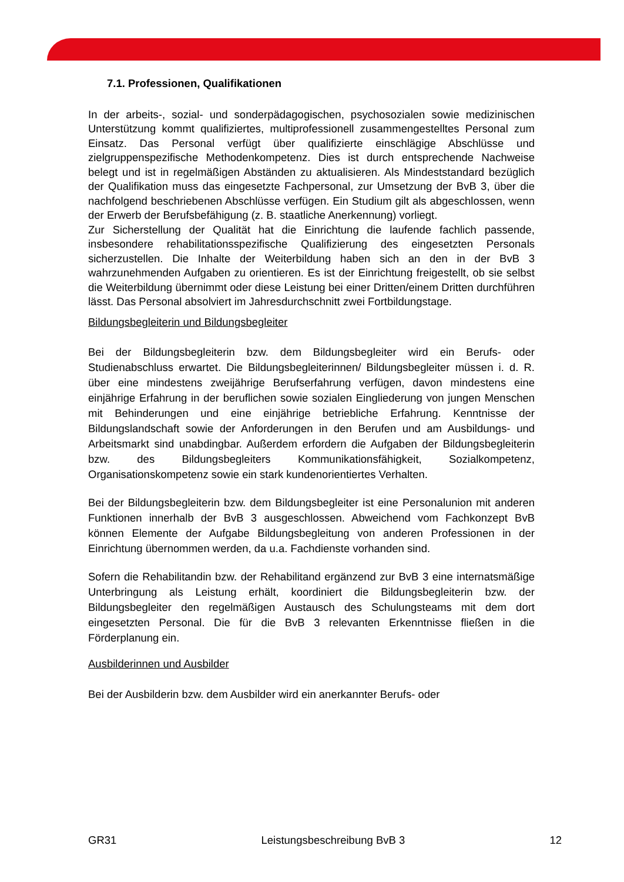7.1. Professionen, Qualifikationen
In der arbeits-, sozial- und sonderpädagogischen, psychosozialen sowie medizinischen Unterstützung kommt qualifiziertes, multiprofessionell zusammengestelltes Personal zum Einsatz. Das Personal verfügt über qualifizierte einschlägige Abschlüsse und zielgruppenspezifische Methodenkompetenz. Dies ist durch entsprechende Nachweise belegt und ist in regelmäßigen Abständen zu aktualisieren. Als Mindeststandard bezüglich der Qualifikation muss das eingesetzte Fachpersonal, zur Umsetzung der BvB 3, über die nachfolgend beschriebenen Abschlüsse verfügen. Ein Studium gilt als abgeschlossen, wenn der Erwerb der Berufsbefähigung (z. B. staatliche Anerkennung) vorliegt.
Zur Sicherstellung der Qualität hat die Einrichtung die laufende fachlich passende, insbesondere rehabilitationsspezifische Qualifizierung des eingesetzten Personals sicherzustellen. Die Inhalte der Weiterbildung haben sich an den in der BvB 3 wahrzunehmenden Aufgaben zu orientieren. Es ist der Einrichtung freigestellt, ob sie selbst die Weiterbildung übernimmt oder diese Leistung bei einer Dritten/einem Dritten durchführen lässt. Das Personal absolviert im Jahresdurchschnitt zwei Fortbildungstage.
Bildungsbegleiterin und Bildungsbegleiter
Bei der Bildungsbegleiterin bzw. dem Bildungsbegleiter wird ein Berufs- oder Studienabschluss erwartet. Die Bildungsbegleiterinnen/ Bildungsbegleiter müssen i. d. R. über eine mindestens zweijährige Berufserfahrung verfügen, davon mindestens eine einjährige Erfahrung in der beruflichen sowie sozialen Eingliederung von jungen Menschen mit Behinderungen und eine einjährige betriebliche Erfahrung. Kenntnisse der Bildungslandschaft sowie der Anforderungen in den Berufen und am Ausbildungs- und Arbeitsmarkt sind unabdingbar. Außerdem erfordern die Aufgaben der Bildungsbegleiterin bzw. des Bildungsbegleiters Kommunikationsfähigkeit, Sozialkompetenz, Organisationskompetenz sowie ein stark kundenorientiertes Verhalten.
Bei der Bildungsbegleiterin bzw. dem Bildungsbegleiter ist eine Personalunion mit anderen Funktionen innerhalb der BvB 3 ausgeschlossen. Abweichend vom Fachkonzept BvB können Elemente der Aufgabe Bildungsbegleitung von anderen Professionen in der Einrichtung übernommen werden, da u.a. Fachdienste vorhanden sind.
Sofern die Rehabilitandin bzw. der Rehabilitand ergänzend zur BvB 3 eine internatsmäßige Unterbringung als Leistung erhält, koordiniert die Bildungsbegleiterin bzw. der Bildungsbegleiter den regelmäßigen Austausch des Schulungsteams mit dem dort eingesetzten Personal. Die für die BvB 3 relevanten Erkenntnisse fließen in die Förderplanung ein.
Ausbilderinnen und Ausbilder
Bei der Ausbilderin bzw. dem Ausbilder wird ein anerkannter Berufs- oder
GR31 Leistungsbeschreibung BvB 3 12